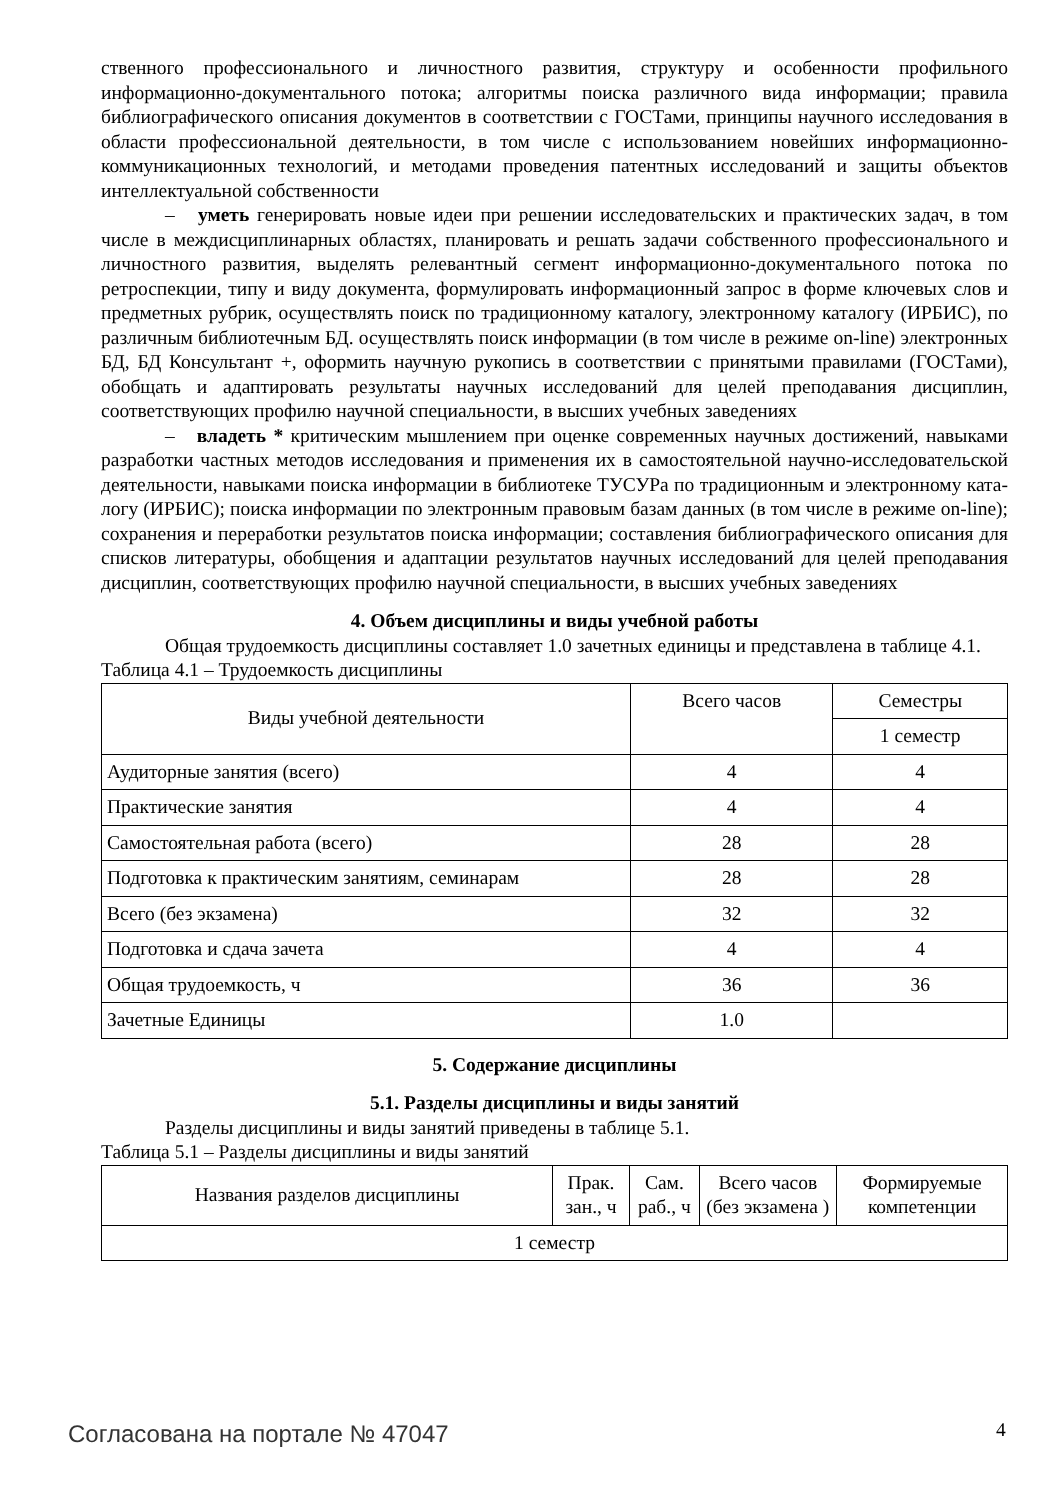ственного профессионального и личностного развития, структуру и особенности профильного информационно-документального потока; алгоритмы поиска различного вида информации; правила библиографического описания документов в соответствии с ГОСТами, принципы научного исследования в области профессиональной деятельности, в том числе с использованием новейших информационно-коммуникационных технологий, и методами проведения патентных исследований и защиты объектов интеллектуальной собственности
– уметь генерировать новые идеи при решении исследовательских и практических задач, в том числе в междисциплинарных областях, планировать и решать задачи собственного профессионального и личностного развития, выделять релевантный сегмент информационно-документального потока по ретроспекции, типу и виду документа, формулировать информационный запрос в форме ключевых слов и предметных рубрик, осуществлять поиск по традиционному каталогу, электронному каталогу (ИРБИС), по различным библиотечным БД. осуществлять поиск информации (в том числе в режиме on-line) электронных БД, БД Консультант +, оформить научную рукопись в соответствии с принятыми правилами (ГОСТами), обобщать и адаптировать результаты научных исследований для целей преподавания дисциплин, соответствующих профилю научной специальности, в высших учебных заведениях
– владеть * критическим мышлением при оценке современных научных достижений, навыками разработки частных методов исследования и применения их в самостоятельной научно-исследовательской деятельности, навыками поиска информации в библиотеке ТУСУРа по традиционным и электронному ката-логу (ИРБИС); поиска информации по электронным правовым базам данных (в том числе в режиме on-line); сохранения и переработки результатов поиска информации; составления библиографического описания для списков литературы, обобщения и адаптации результатов научных исследований для целей преподавания дисциплин, соответствующих профилю научной специальности, в высших учебных заведениях
4. Объем дисциплины и виды учебной работы
Общая трудоемкость дисциплины составляет 1.0 зачетных единицы и представлена в таблице 4.1.
Таблица 4.1 – Трудоемкость дисциплины
| Виды учебной деятельности | Всего часов | Семестры |
| --- | --- | --- |
| | | 1 семестр |
| Аудиторные занятия (всего) | 4 | 4 |
| Практические занятия | 4 | 4 |
| Самостоятельная работа (всего) | 28 | 28 |
| Подготовка к практическим занятиям, семинарам | 28 | 28 |
| Всего (без экзамена) | 32 | 32 |
| Подготовка и сдача зачета | 4 | 4 |
| Общая трудоемкость, ч | 36 | 36 |
| Зачетные Единицы | 1.0 | |
5. Содержание дисциплины
5.1. Разделы дисциплины и виды занятий
Разделы дисциплины и виды занятий приведены в таблице 5.1.
Таблица 5.1 – Разделы дисциплины и виды занятий
| Названия разделов дисциплины | Прак. зан., ч | Сам. раб., ч | Всего часов (без экзамена ) | Формируемые компетенции |
| --- | --- | --- | --- | --- |
| 1 семестр | | | | |
Согласована на портале № 47047 4